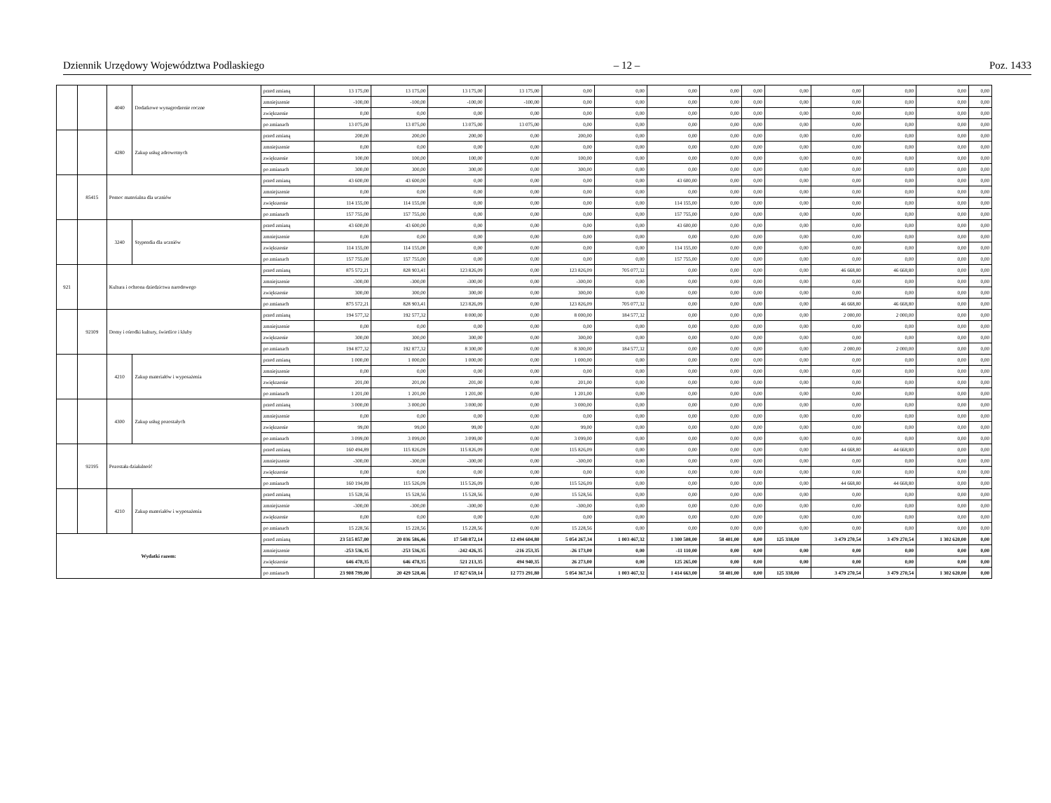Dziennik Urzędowy Województwa Podlaskiego – 12 – Poz. 1433
| | | 4040 | Dodatkowe wynagrodzenie roczne | przed zmianą | 13 175,00 | 13 175,00 | 13 175,00 | 13 175,00 | 0,00 | 0,00 | 0,00 | 0,00 | 0,00 | 0,00 | 0,00 | 0,00 | 0,00 | 0,00 |
| | | | | zmniejszenie | -100,00 | -100,00 | -100,00 | -100,00 | 0,00 | 0,00 | 0,00 | 0,00 | 0,00 | 0,00 | 0,00 | 0,00 | 0,00 | 0,00 |
| | | | | zwiększenie | 0,00 | 0,00 | 0,00 | 0,00 | 0,00 | 0,00 | 0,00 | 0,00 | 0,00 | 0,00 | 0,00 | 0,00 | 0,00 | 0,00 |
| | | | | po zmianach | 13 075,00 | 13 075,00 | 13 075,00 | 13 075,00 | 0,00 | 0,00 | 0,00 | 0,00 | 0,00 | 0,00 | 0,00 | 0,00 | 0,00 | 0,00 |
| | | 4280 | Zakup usług zdrowotnych | przed zmianą | 200,00 | 200,00 | 200,00 | 0,00 | 200,00 | 0,00 | 0,00 | 0,00 | 0,00 | 0,00 | 0,00 | 0,00 | 0,00 | 0,00 |
| | | | | zmniejszenie | 0,00 | 0,00 | 0,00 | 0,00 | 0,00 | 0,00 | 0,00 | 0,00 | 0,00 | 0,00 | 0,00 | 0,00 | 0,00 | 0,00 |
| | | | | zwiększenie | 100,00 | 100,00 | 100,00 | 0,00 | 100,00 | 0,00 | 0,00 | 0,00 | 0,00 | 0,00 | 0,00 | 0,00 | 0,00 | 0,00 |
| | | | | po zmianach | 300,00 | 300,00 | 300,00 | 0,00 | 300,00 | 0,00 | 0,00 | 0,00 | 0,00 | 0,00 | 0,00 | 0,00 | 0,00 | 0,00 |
| | 85415 | Pomoc materialna dla uczniów | | przed zmianą | 43 600,00 | 43 600,00 | 0,00 | 0,00 | 0,00 | 0,00 | 43 600,00 | 0,00 | 0,00 | 0,00 | 0,00 | 0,00 | 0,00 | 0,00 |
| | | | | zmniejszenie | 0,00 | 0,00 | 0,00 | 0,00 | 0,00 | 0,00 | 0,00 | 0,00 | 0,00 | 0,00 | 0,00 | 0,00 | 0,00 | 0,00 |
| | | | | zwiększenie | 114 155,00 | 114 155,00 | 0,00 | 0,00 | 0,00 | 0,00 | 114 155,00 | 0,00 | 0,00 | 0,00 | 0,00 | 0,00 | 0,00 | 0,00 |
| | | | | po zmianach | 157 755,00 | 157 755,00 | 0,00 | 0,00 | 0,00 | 0,00 | 157 755,00 | 0,00 | 0,00 | 0,00 | 0,00 | 0,00 | 0,00 | 0,00 |
| | | 3240 | Stypendia dla uczniów | przed zmianą | 43 600,00 | 43 600,00 | 0,00 | 0,00 | 0,00 | 0,00 | 43 600,00 | 0,00 | 0,00 | 0,00 | 0,00 | 0,00 | 0,00 | 0,00 |
| | | | | zmniejszenie | 0,00 | 0,00 | 0,00 | 0,00 | 0,00 | 0,00 | 0,00 | 0,00 | 0,00 | 0,00 | 0,00 | 0,00 | 0,00 | 0,00 |
| | | | | zwiększenie | 114 155,00 | 114 155,00 | 0,00 | 0,00 | 0,00 | 0,00 | 114 155,00 | 0,00 | 0,00 | 0,00 | 0,00 | 0,00 | 0,00 | 0,00 |
| | | | | po zmianach | 157 755,00 | 157 755,00 | 0,00 | 0,00 | 0,00 | 0,00 | 157 755,00 | 0,00 | 0,00 | 0,00 | 0,00 | 0,00 | 0,00 | 0,00 |
| 921 | | Kultura i ochrona dziedzictwa narodowego | | przed zmianą | 875 572,21 | 828 903,41 | 123 826,09 | 0,00 | 123 826,09 | 705 077,32 | 0,00 | 0,00 | 0,00 | 0,00 | 46 668,80 | 46 668,80 | 0,00 | 0,00 |
| | | | | zmniejszenie | -300,00 | -300,00 | -300,00 | 0,00 | -300,00 | 0,00 | 0,00 | 0,00 | 0,00 | 0,00 | 0,00 | 0,00 | 0,00 | 0,00 |
| | | | | zwiększenie | 300,00 | 300,00 | 300,00 | 0,00 | 300,00 | 0,00 | 0,00 | 0,00 | 0,00 | 0,00 | 0,00 | 0,00 | 0,00 | 0,00 |
| | | | | po zmianach | 875 572,21 | 828 903,41 | 123 826,09 | 0,00 | 123 826,09 | 705 077,32 | 0,00 | 0,00 | 0,00 | 0,00 | 46 668,80 | 46 668,80 | 0,00 | 0,00 |
| | 92109 | Domy i ośrodki kultury, świetlice i kluby | | przed zmianą | 194 577,32 | 192 577,32 | 8 000,00 | 0,00 | 8 000,00 | 184 577,32 | 0,00 | 0,00 | 0,00 | 0,00 | 2 000,00 | 2 000,00 | 0,00 | 0,00 |
| | | | | zmniejszenie | 0,00 | 0,00 | 0,00 | 0,00 | 0,00 | 0,00 | 0,00 | 0,00 | 0,00 | 0,00 | 0,00 | 0,00 | 0,00 | 0,00 |
| | | | | zwiększenie | 300,00 | 300,00 | 300,00 | 0,00 | 300,00 | 0,00 | 0,00 | 0,00 | 0,00 | 0,00 | 0,00 | 0,00 | 0,00 | 0,00 |
| | | | | po zmianach | 194 877,32 | 192 877,32 | 8 300,00 | 0,00 | 8 300,00 | 184 577,32 | 0,00 | 0,00 | 0,00 | 0,00 | 2 000,00 | 2 000,00 | 0,00 | 0,00 |
| | | 4210 | Zakup materiałów i wyposażenia | przed zmianą | 1 000,00 | 1 000,00 | 1 000,00 | 0,00 | 1 000,00 | 0,00 | 0,00 | 0,00 | 0,00 | 0,00 | 0,00 | 0,00 | 0,00 | 0,00 |
| | | | | zmniejszenie | 0,00 | 0,00 | 0,00 | 0,00 | 0,00 | 0,00 | 0,00 | 0,00 | 0,00 | 0,00 | 0,00 | 0,00 | 0,00 | 0,00 |
| | | | | zwiększenie | 201,00 | 201,00 | 201,00 | 0,00 | 201,00 | 0,00 | 0,00 | 0,00 | 0,00 | 0,00 | 0,00 | 0,00 | 0,00 | 0,00 |
| | | | | po zmianach | 1 201,00 | 1 201,00 | 1 201,00 | 0,00 | 1 201,00 | 0,00 | 0,00 | 0,00 | 0,00 | 0,00 | 0,00 | 0,00 | 0,00 | 0,00 |
| | | 4300 | Zakup usług pozostałych | przed zmianą | 3 000,00 | 3 000,00 | 3 000,00 | 0,00 | 3 000,00 | 0,00 | 0,00 | 0,00 | 0,00 | 0,00 | 0,00 | 0,00 | 0,00 | 0,00 |
| | | | | zmniejszenie | 0,00 | 0,00 | 0,00 | 0,00 | 0,00 | 0,00 | 0,00 | 0,00 | 0,00 | 0,00 | 0,00 | 0,00 | 0,00 | 0,00 |
| | | | | zwiększenie | 99,00 | 99,00 | 99,00 | 0,00 | 99,00 | 0,00 | 0,00 | 0,00 | 0,00 | 0,00 | 0,00 | 0,00 | 0,00 | 0,00 |
| | | | | po zmianach | 3 099,00 | 3 099,00 | 3 099,00 | 0,00 | 3 099,00 | 0,00 | 0,00 | 0,00 | 0,00 | 0,00 | 0,00 | 0,00 | 0,00 | 0,00 |
| | 92195 | Pozostała działalność | | przed zmianą | 160 494,89 | 115 826,09 | 115 826,09 | 0,00 | 115 826,09 | 0,00 | 0,00 | 0,00 | 0,00 | 0,00 | 44 668,80 | 44 668,80 | 0,00 | 0,00 |
| | | | | zmniejszenie | -300,00 | -300,00 | -300,00 | 0,00 | -300,00 | 0,00 | 0,00 | 0,00 | 0,00 | 0,00 | 0,00 | 0,00 | 0,00 | 0,00 |
| | | | | zwiększenie | 0,00 | 0,00 | 0,00 | 0,00 | 0,00 | 0,00 | 0,00 | 0,00 | 0,00 | 0,00 | 0,00 | 0,00 | 0,00 | 0,00 |
| | | | | po zmianach | 160 194,89 | 115 526,09 | 115 526,09 | 0,00 | 115 526,09 | 0,00 | 0,00 | 0,00 | 0,00 | 0,00 | 44 668,80 | 44 668,80 | 0,00 | 0,00 |
| | | 4210 | Zakup materiałów i wyposażenia | przed zmianą | 15 528,56 | 15 528,56 | 15 528,56 | 0,00 | 15 528,56 | 0,00 | 0,00 | 0,00 | 0,00 | 0,00 | 0,00 | 0,00 | 0,00 | 0,00 |
| | | | | zmniejszenie | -300,00 | -300,00 | -300,00 | 0,00 | -300,00 | 0,00 | 0,00 | 0,00 | 0,00 | 0,00 | 0,00 | 0,00 | 0,00 | 0,00 |
| | | | | zwiększenie | 0,00 | 0,00 | 0,00 | 0,00 | 0,00 | 0,00 | 0,00 | 0,00 | 0,00 | 0,00 | 0,00 | 0,00 | 0,00 | 0,00 |
| | | | | po zmianach | 15 228,56 | 15 228,56 | 15 228,56 | 0,00 | 15 228,56 | 0,00 | 0,00 | 0,00 | 0,00 | 0,00 | 0,00 | 0,00 | 0,00 | 0,00 |
| Wydatki razem: | | | | przed zmianą | 23 515 857,00 | 20 036 586,46 | 17 548 872,14 | 12 494 604,80 | 5 054 267,34 | 1 003 467,32 | 1 300 508,00 | 58 401,00 | 0,00 | 125 338,00 | 3 479 270,54 | 3 479 270,54 | 1 302 620,00 | 0,00 |
| | | | | zmniejszenie | -253 536,35 | -253 536,35 | -242 426,35 | -216 253,35 | -26 173,00 | 0,00 | -11 110,00 | 0,00 | 0,00 | 0,00 | 0,00 | 0,00 | 0,00 | 0,00 |
| | | | | zwiększenie | 646 478,35 | 646 478,35 | 521 213,35 | 494 940,35 | 26 273,00 | 0,00 | 125 265,00 | 0,00 | 0,00 | 0,00 | 0,00 | 0,00 | 0,00 | 0,00 |
| | | | | po zmianach | 23 908 799,00 | 20 429 528,46 | 17 827 659,14 | 12 773 291,80 | 5 054 367,34 | 1 003 467,32 | 1 414 663,00 | 58 401,00 | 0,00 | 125 338,00 | 3 479 270,54 | 3 479 270,54 | 1 302 620,00 | 0,00 |